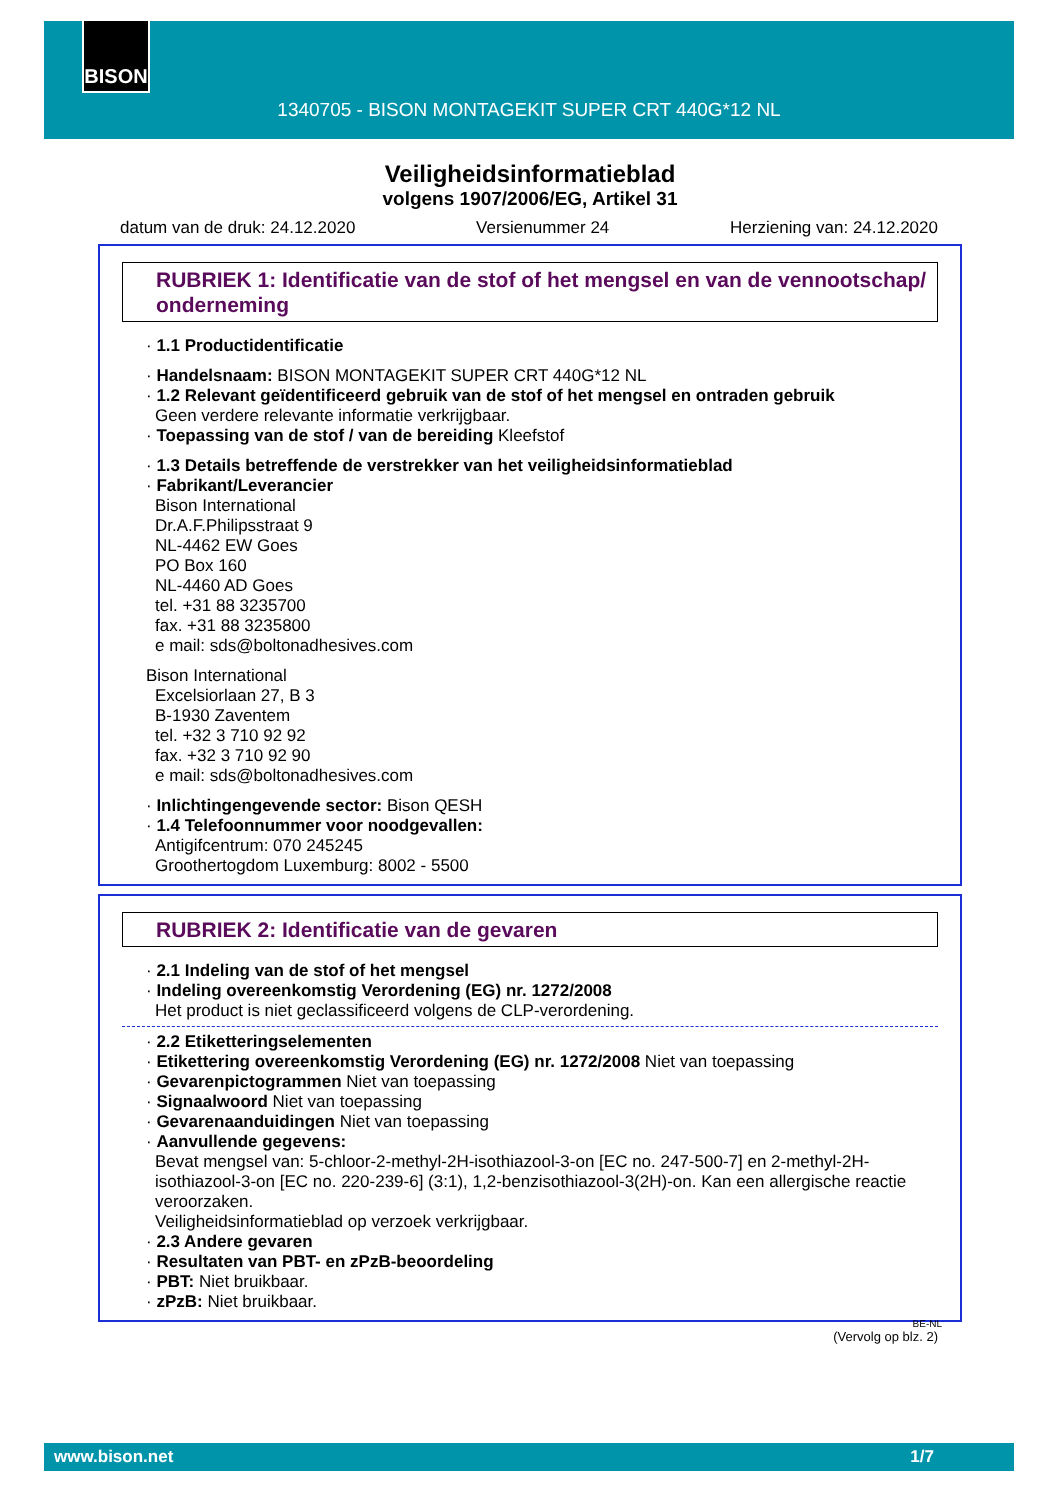BISON
1340705 - BISON MONTAGEKIT SUPER CRT 440G*12 NL
Veiligheidsinformatieblad
volgens 1907/2006/EG, Artikel 31
datum van de druk: 24.12.2020 Versienummer 24 Herziening van: 24.12.2020
RUBRIEK 1: Identificatie van de stof of het mengsel en van de vennootschap/ onderneming
· 1.1 Productidentificatie
· Handelsnaam: BISON MONTAGEKIT SUPER CRT 440G*12 NL
· 1.2 Relevant geïdentificeerd gebruik van de stof of het mengsel en ontraden gebruik
Geen verdere relevante informatie verkrijgbaar.
· Toepassing van de stof / van de bereiding Kleefstof
· 1.3 Details betreffende de verstrekker van het veiligheidsinformatieblad
· Fabrikant/Leverancier
Bison International
Dr.A.F.Philipsstraat 9
NL-4462 EW Goes
PO Box 160
NL-4460 AD Goes
tel. +31 88 3235700
fax. +31 88 3235800
e mail: sds@boltonadhesives.com
Bison International
Excelsiorlaan 27, B 3
B-1930 Zaventem
tel. +32 3 710 92 92
fax. +32 3 710 92 90
e mail: sds@boltonadhesives.com
· Inlichtingengevende sector: Bison QESH
· 1.4 Telefoonnummer voor noodgevallen:
Antigifcentrum: 070 245245
Groothertogdom Luxemburg: 8002 - 5500
RUBRIEK 2: Identificatie van de gevaren
· 2.1 Indeling van de stof of het mengsel
· Indeling overeenkomstig Verordening (EG) nr. 1272/2008
Het product is niet geclassificeerd volgens de CLP-verordening.
· 2.2 Etiketteringselementen
· Etikettering overeenkomstig Verordening (EG) nr. 1272/2008 Niet van toepassing
· Gevarenpictogrammen Niet van toepassing
· Signaalwoord Niet van toepassing
· Gevarenaanduidingen Niet van toepassing
· Aanvullende gegevens:
Bevat mengsel van: 5-chloor-2-methyl-2H-isothiazool-3-on [EC no. 247-500-7] en 2-methyl-2H-isothiazool-3-on [EC no. 220-239-6] (3:1), 1,2-benzisothiazool-3(2H)-on. Kan een allergische reactie veroorzaken.
Veiligheidsinformatieblad op verzoek verkrijgbaar.
· 2.3 Andere gevaren
· Resultaten van PBT- en zPzB-beoordeling
· PBT: Niet bruikbaar.
· zPzB: Niet bruikbaar.
BE-NL
(Vervolg op blz. 2)
www.bison.net 1/7